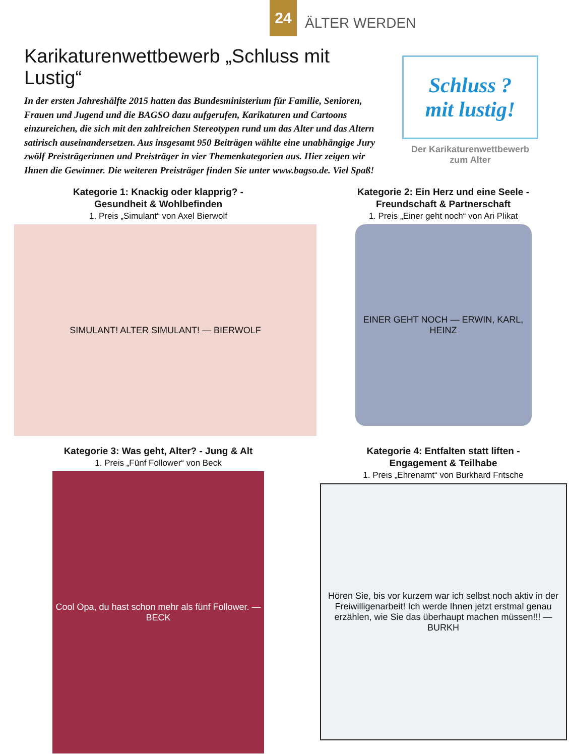24
ÄLTER WERDEN
Karikaturenwettbewerb „Schluss mit Lustig“
In der ersten Jahreshälfte 2015 hatten das Bundesministerium für Familie, Senioren, Frauen und Jugend und die BAGSO dazu aufgerufen, Karikaturen und Cartoons einzureichen, die sich mit den zahlreichen Stereotypen rund um das Alter und das Altern satirisch auseinandersetzen. Aus insgesamt 950 Beiträgen wählte eine unabhängige Jury zwölf Preisträgerinnen und Preisträger in vier Themenkategorien aus. Hier zeigen wir Ihnen die Gewinner. Die weiteren Preisträger finden Sie unter www.bagso.de. Viel Spaß!
Schluss ?
mit lustig!
Der Karikaturenwettbewerb
zum Alter
Kategorie 1: Knackig oder klapprig? -
Gesundheit & Wohlbefinden
1. Preis „Simulant“ von Axel Bierwolf
SIMULANT! ALTER SIMULANT! — BIERWOLF
Kategorie 2: Ein Herz und eine Seele -
Freundschaft & Partnerschaft
1. Preis „Einer geht noch“ von Ari Plikat
EINER GEHT NOCH — ERWIN, KARL, HEINZ
Kategorie 3: Was geht, Alter? - Jung & Alt
1. Preis „Fünf Follower“ von Beck
Cool Opa, du hast schon mehr als fünf Follower. — BECK
Kategorie 4: Entfalten statt liften -
Engagement & Teilhabe
1. Preis „Ehrenamt“ von Burkhard Fritsche
Hören Sie, bis vor kurzem war ich selbst noch aktiv in der Freiwilligenarbeit! Ich werde Ihnen jetzt erstmal genau erzählen, wie Sie das überhaupt machen müssen!!! — BURKH